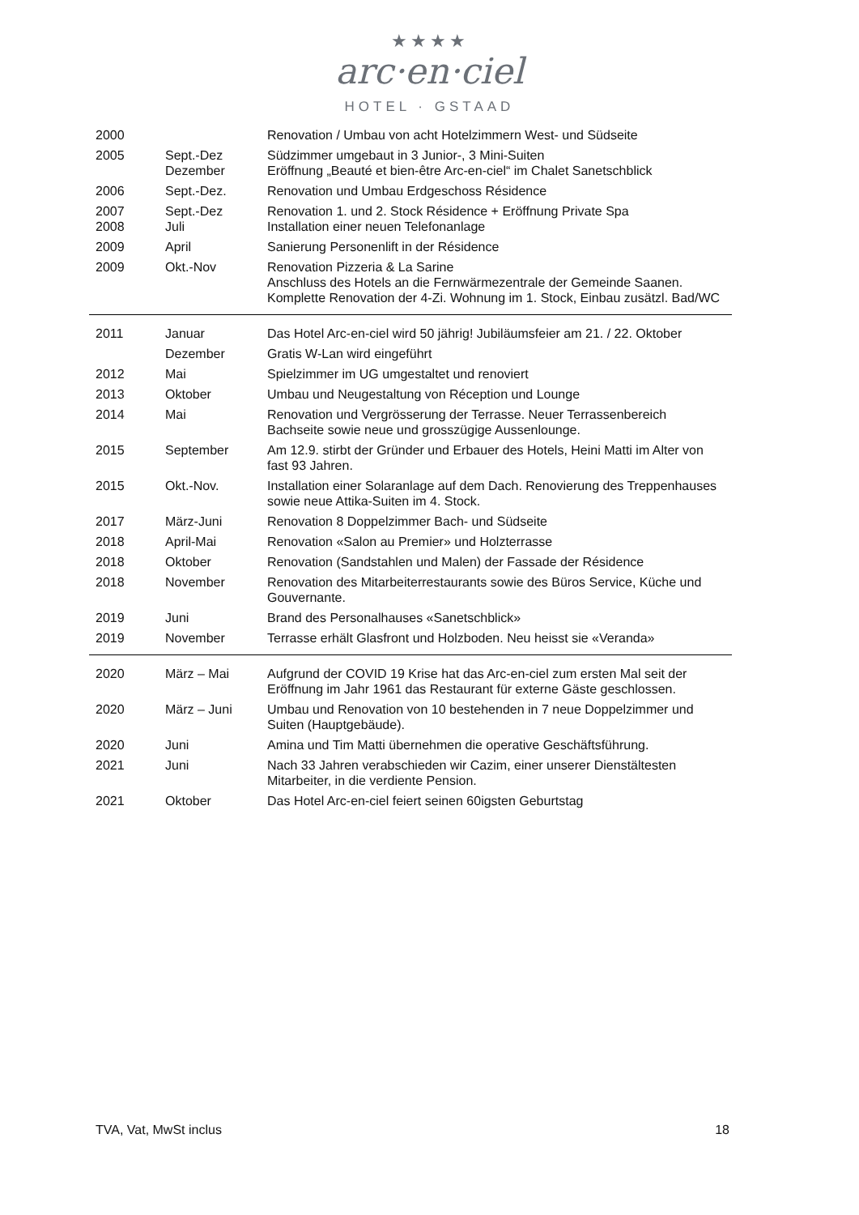★★★★
arc·en·ciel
HOTEL · GSTAAD
| 2000 | | Renovation / Umbau von acht Hotelzimmern West- und Südseite |
| 2005 | Sept.-Dez Dezember | Südzimmer umgebaut in 3 Junior-, 3 Mini-Suiten Eröffnung „Beauté et bien-être Arc-en-ciel“ im Chalet Sanetschblick |
| 2006 | Sept.-Dez. | Renovation und Umbau Erdgeschoss Résidence |
| 2007 2008 | Sept.-Dez Juli | Renovation 1. und 2. Stock Résidence + Eröffnung Private Spa Installation einer neuen Telefonanlage |
| 2009 | April | Sanierung Personenlift in der Résidence |
| 2009 | Okt.-Nov | Renovation Pizzeria & La Sarine Anschluss des Hotels an die Fernwärmezentrale der Gemeinde Saanen. Komplette Renovation der 4-Zi. Wohnung im 1. Stock, Einbau zusätzl. Bad/WC |
| 2011 | Januar | Das Hotel Arc-en-ciel wird 50 jährig! Jubiläumsfeier am 21. / 22. Oktober |
| | Dezember | Gratis W-Lan wird eingeführt |
| 2012 | Mai | Spielzimmer im UG umgestaltet und renoviert |
| 2013 | Oktober | Umbau und Neugestaltung von Réception und Lounge |
| 2014 | Mai | Renovation und Vergrösserung der Terrasse. Neuer Terrassenbereich Bachseite sowie neue und grosszügige Aussenlounge. |
| 2015 | September | Am 12.9. stirbt der Gründer und Erbauer des Hotels, Heini Matti im Alter von fast 93 Jahren. |
| 2015 | Okt.-Nov. | Installation einer Solaranlage auf dem Dach. Renovierung des Treppenhauses sowie neue Attika-Suiten im 4. Stock. |
| 2017 | März-Juni | Renovation 8 Doppelzimmer Bach- und Südseite |
| 2018 | April-Mai | Renovation «Salon au Premier» und Holzterrasse |
| 2018 | Oktober | Renovation (Sandstahlen und Malen) der Fassade der Résidence |
| 2018 | November | Renovation des Mitarbeiterrestaurants sowie des Büros Service, Küche und Gouvernante. |
| 2019 | Juni | Brand des Personalhauses «Sanetschblick» |
| 2019 | November | Terrasse erhält Glasfront und Holzboden. Neu heisst sie «Veranda» |
| 2020 | März – Mai | Aufgrund der COVID 19 Krise hat das Arc-en-ciel zum ersten Mal seit der Eröffnung im Jahr 1961 das Restaurant für externe Gäste geschlossen. |
| 2020 | März – Juni | Umbau und Renovation von 10 bestehenden in 7 neue Doppelzimmer und Suiten (Hauptgebäude). |
| 2020 | Juni | Amina und Tim Matti übernehmen die operative Geschäftsführung. |
| 2021 | Juni | Nach 33 Jahren verabschieden wir Cazim, einer unserer Dienstältesten Mitarbeiter, in die verdiente Pension. |
| 2021 | Oktober | Das Hotel Arc-en-ciel feiert seinen 60igsten Geburtstag |
TVA, Vat, MwSt inclus 18